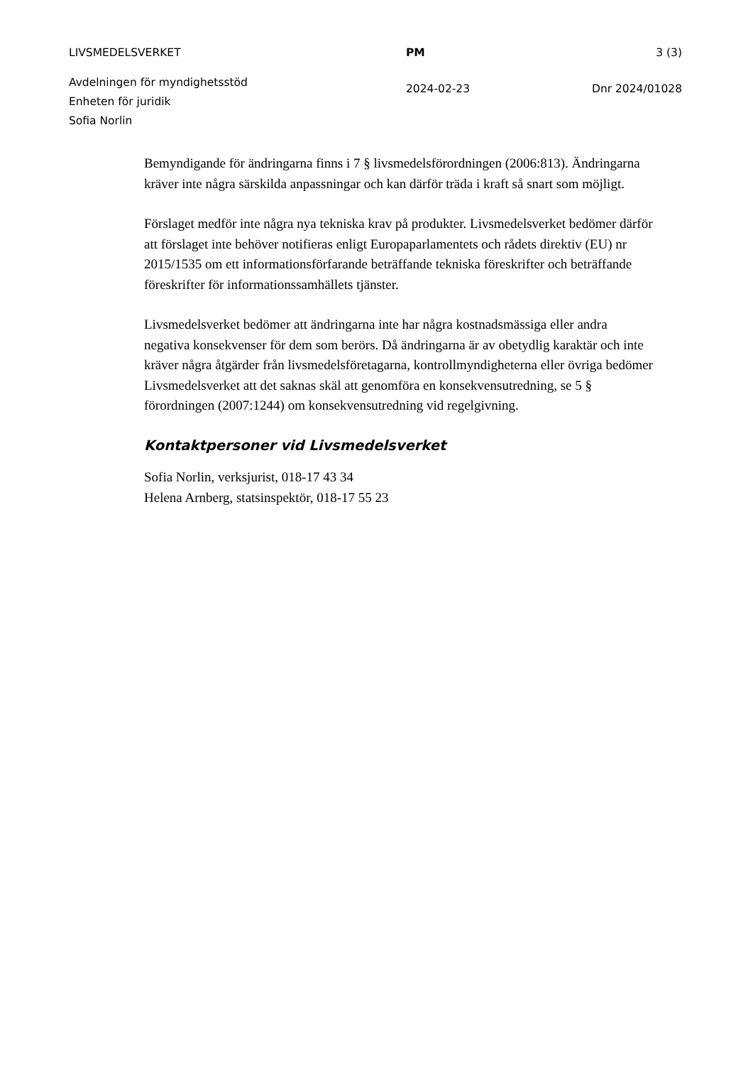LIVSMEDELSVERKET PM 3 (3)
Avdelningen för myndighetsstöd
Enheten för juridik
Sofia Norlin
2024-02-23 Dnr 2024/01028
Bemyndigande för ändringarna finns i 7 § livsmedelsförordningen (2006:813). Ändringarna kräver inte några särskilda anpassningar och kan därför träda i kraft så snart som möjligt.
Förslaget medför inte några nya tekniska krav på produkter. Livsmedelsverket bedömer därför att förslaget inte behöver notifieras enligt Europaparlamentets och rådets direktiv (EU) nr 2015/1535 om ett informationsförfarande beträffande tekniska föreskrifter och beträffande föreskrifter för informationssamhällets tjänster.
Livsmedelsverket bedömer att ändringarna inte har några kostnadsmässiga eller andra negativa konsekvenser för dem som berörs. Då ändringarna är av obetydlig karaktär och inte kräver några åtgärder från livsmedelsföretagarna, kontrollmyndigheterna eller övriga bedömer Livsmedelsverket att det saknas skäl att genomföra en konsekvensutredning, se 5 § förordningen (2007:1244) om konsekvensutredning vid regelgivning.
Kontaktpersoner vid Livsmedelsverket
Sofia Norlin, verksjurist, 018-17 43 34
Helena Arnberg, statsinspektör, 018-17 55 23